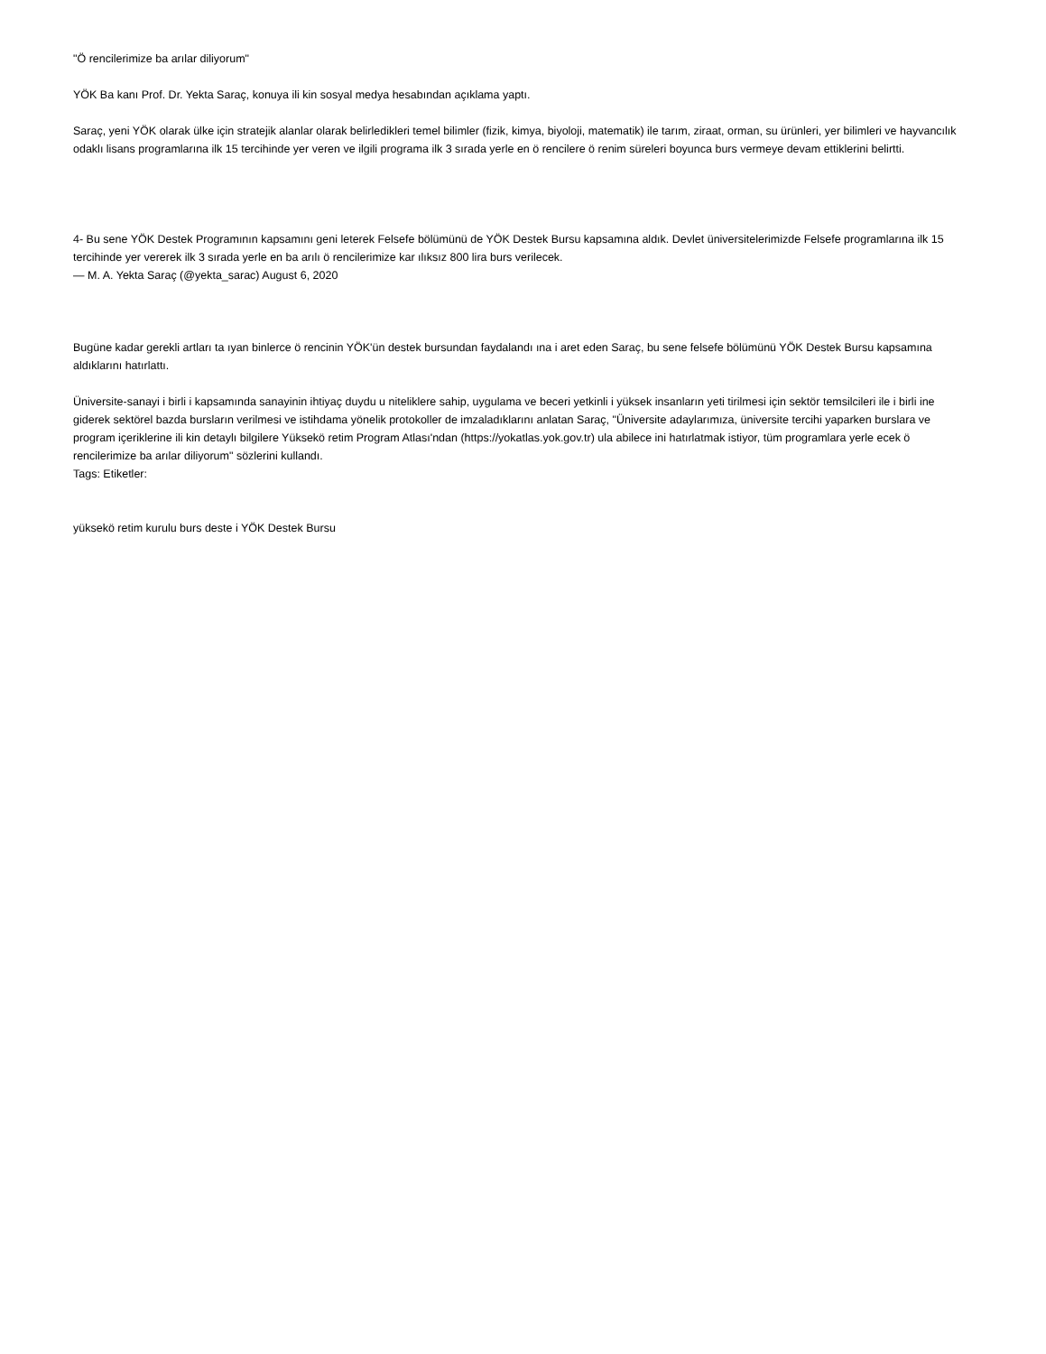"Ö rencilerimize ba arılar diliyorum"
YÖK Ba kanı Prof. Dr. Yekta Saraç, konuya ili kin sosyal medya hesabından açıklama yaptı.
Saraç, yeni YÖK olarak ülke için stratejik alanlar olarak belirledikleri temel bilimler (fizik, kimya, biyoloji, matematik) ile tarım, ziraat, orman, su ürünleri, yer bilimleri ve hayvancılık odaklı lisans programlarına ilk 15 tercihinde yer veren ve ilgili programa ilk 3 sırada yerle en ö rencilere ö renim süreleri boyunca burs vermeye devam ettiklerini belirtti.
4- Bu sene YÖK Destek Programının kapsamını geni leterek Felsefe bölümünü de YÖK Destek Bursu kapsamına aldık. Devlet üniversitelerimizde Felsefe programlarına ilk 15 tercihinde yer vererek ilk 3 sırada yerle en ba arılı ö rencilerimize kar ılıksız 800 lira burs verilecek.
— M. A. Yekta Saraç (@yekta_sarac) August 6, 2020
Bugüne kadar gerekli artları ta ıyan binlerce ö rencinin YÖK'ün destek bursundan faydalandı ına i aret eden Saraç, bu sene felsefe bölümünü YÖK Destek Bursu kapsamına aldıklarını hatırlattı.
Üniversite-sanayi i birli i kapsamında sanayinin ihtiyaç duydu u niteliklere sahip, uygulama ve beceri yetkinli i yüksek insanların yeti tirilmesi için sektör temsilcileri ile i birli ine giderek sektörel bazda bursların verilmesi ve istihdama yönelik protokoller de imzaladıklarını anlatan Saraç, "Üniversite adaylarımıza, üniversite tercihi yaparken burslara ve program içeriklerine ili kin detaylı bilgilere Yüksekö retim Program Atlası'ndan (https://yokatlas.yok.gov.tr) ula abilece ini hatırlatmak istiyor, tüm programlara yerle ecek ö rencilerimize ba arılar diliyorum" sözlerini kullandı.
Tags: Etiketler:
yüksekö retim kurulu burs deste i YÖK Destek Bursu